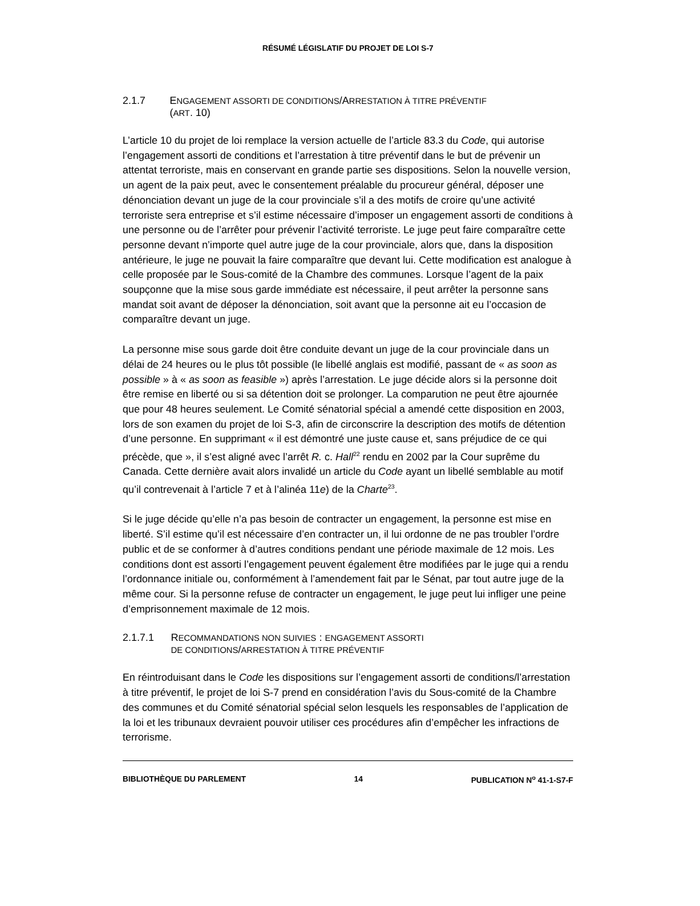RÉSUMÉ LÉGISLATIF DU PROJET DE LOI S-7
2.1.7 ENGAGEMENT ASSORTI DE CONDITIONS/ARRESTATION À TITRE PRÉVENTIF
(ART. 10)
L’article 10 du projet de loi remplace la version actuelle de l’article 83.3 du Code, qui autorise l’engagement assorti de conditions et l’arrestation à titre préventif dans le but de prévenir un attentat terroriste, mais en conservant en grande partie ses dispositions. Selon la nouvelle version, un agent de la paix peut, avec le consentement préalable du procureur général, déposer une dénonciation devant un juge de la cour provinciale s’il a des motifs de croire qu’une activité terroriste sera entreprise et s’il estime nécessaire d’imposer un engagement assorti de conditions à une personne ou de l’arrêter pour prévenir l’activité terroriste. Le juge peut faire comparaître cette personne devant n’importe quel autre juge de la cour provinciale, alors que, dans la disposition antérieure, le juge ne pouvait la faire comparaître que devant lui. Cette modification est analogue à celle proposée par le Sous-comité de la Chambre des communes. Lorsque l’agent de la paix soupçonne que la mise sous garde immédiate est nécessaire, il peut arrêter la personne sans mandat soit avant de déposer la dénonciation, soit avant que la personne ait eu l’occasion de comparaître devant un juge.
La personne mise sous garde doit être conduite devant un juge de la cour provinciale dans un délai de 24 heures ou le plus tôt possible (le libellé anglais est modifié, passant de « as soon as possible » à « as soon as feasible ») après l’arrestation. Le juge décide alors si la personne doit être remise en liberté ou si sa détention doit se prolonger. La comparution ne peut être ajournée que pour 48 heures seulement. Le Comité sénatorial spécial a amendé cette disposition en 2003, lors de son examen du projet de loi S-3, afin de circonscrire la description des motifs de détention d’une personne. En supprimant « il est démontré une juste cause et, sans préjudice de ce qui précède, que », il s’est aligné avec l’arrêt R. c. Hall<sup>22</sup> rendu en 2002 par la Cour suprême du Canada. Cette dernière avait alors invalidé un article du Code ayant un libellé semblable au motif qu’il contrevenait à l’article 7 et à l’alinéa 11e) de la Charte<sup>23</sup>.
Si le juge décide qu’elle n’a pas besoin de contracter un engagement, la personne est mise en liberté. S’il estime qu’il est nécessaire d’en contracter un, il lui ordonne de ne pas troubler l’ordre public et de se conformer à d’autres conditions pendant une période maximale de 12 mois. Les conditions dont est assorti l’engagement peuvent également être modifiées par le juge qui a rendu l’ordonnance initiale ou, conformément à l’amendement fait par le Sénat, par tout autre juge de la même cour. Si la personne refuse de contracter un engagement, le juge peut lui infliger une peine d’emprisonnement maximale de 12 mois.
2.1.7.1 RECOMMANDATIONS NON SUIVIES : ENGAGEMENT ASSORTI
DE CONDITIONS/ARRESTATION À TITRE PRÉVENTIF
En réintroduisant dans le Code les dispositions sur l’engagement assorti de conditions/l’arrestation à titre préventif, le projet de loi S-7 prend en considération l’avis du Sous-comité de la Chambre des communes et du Comité sénatorial spécial selon lesquels les responsables de l’application de la loi et les tribunaux devraient pouvoir utiliser ces procédures afin d’empêcher les infractions de terrorisme.
BIBLIOTHÈQUE DU PARLEMENT 14 PUBLICATION N<sup>o</sup> 41-1-S7-F